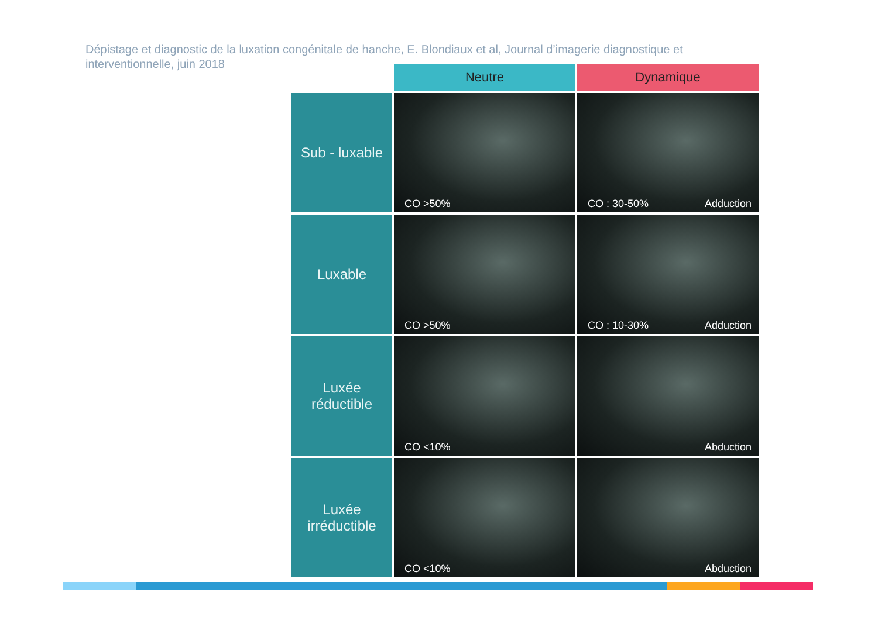Dépistage et diagnostic de la luxation congénitale de hanche, E. Blondiaux et al, Journal d’imagerie diagnostique et interventionnelle, juin 2018
| | Neutre | Dynamique |
| --- | --- | --- |
| Sub - luxable | CO >50% | CO : 30-50% Adduction |
| Luxable | CO >50% | CO : 10-30% Adduction |
| Luxée réductible | CO <10% | Abduction |
| Luxée irréductible | CO <10% | Abduction |